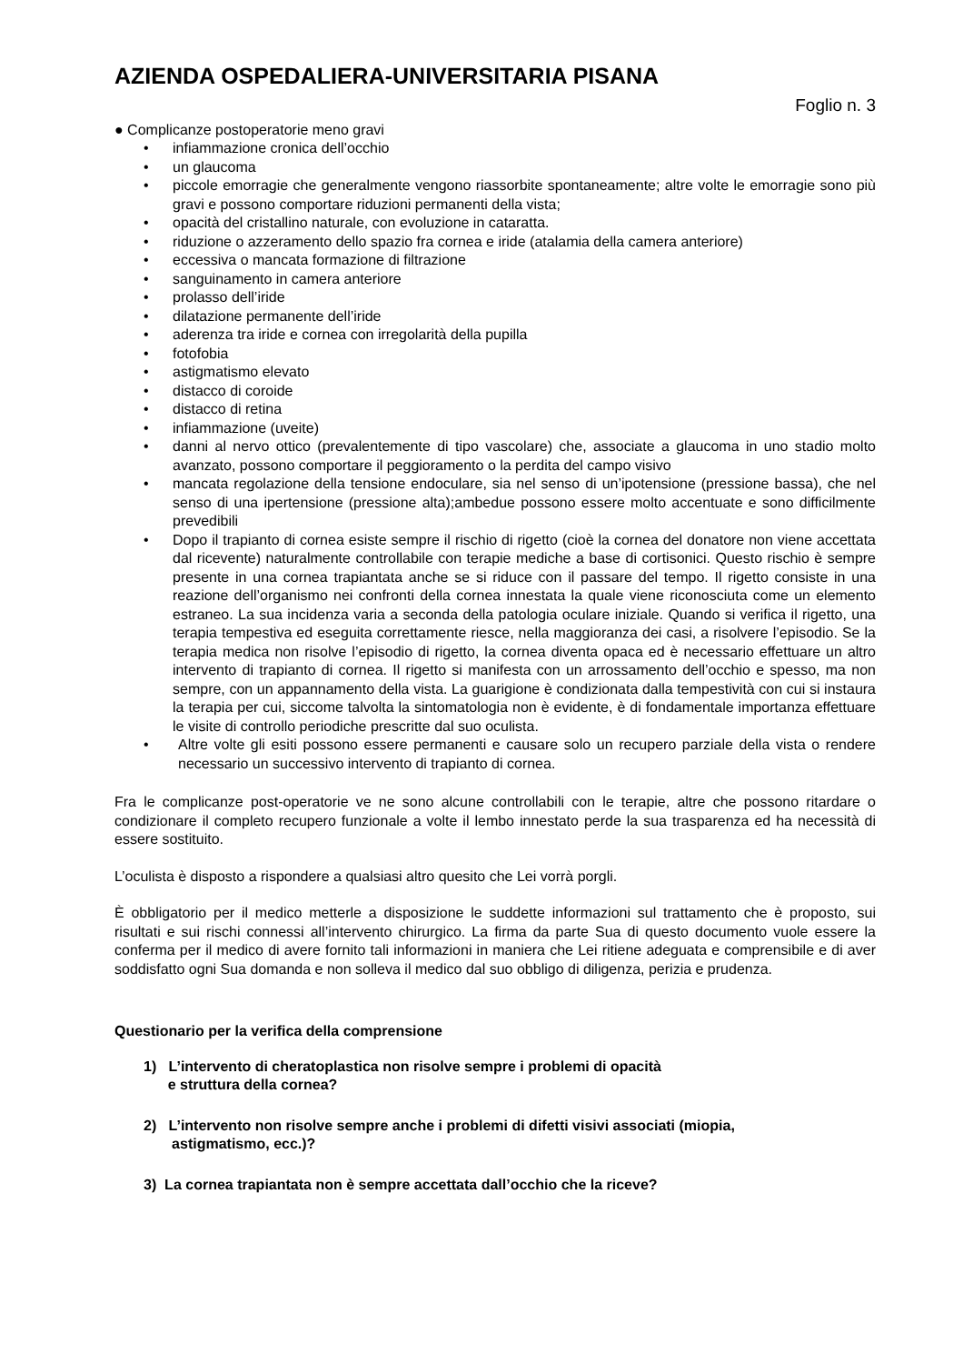AZIENDA OSPEDALIERA-UNIVERSITARIA PISANA
Foglio n. 3
● Complicanze postoperatorie meno gravi
• infiammazione cronica dell’occhio
• un glaucoma
• piccole emorragie che generalmente vengono riassorbite spontaneamente; altre volte le emorragie sono più gravi e possono comportare riduzioni permanenti della vista;
• opacità del cristallino naturale, con evoluzione in cataratta.
• riduzione o azzeramento dello spazio fra cornea e iride (atalamia della camera anteriore)
• eccessiva o mancata formazione di filtrazione
• sanguinamento in camera anteriore
• prolasso dell’iride
• dilatazione permanente dell’iride
• aderenza tra iride e cornea con irregolarità della pupilla
• fotofobia
• astigmatismo elevato
• distacco di coroide
• distacco di retina
• infiammazione (uveite)
• danni al nervo ottico (prevalentemente di tipo vascolare) che, associate a glaucoma in uno stadio molto avanzato, possono comportare il peggioramento o la perdita del campo visivo
• mancata regolazione della tensione endoculare, sia nel senso di un’ipotensione (pressione bassa), che nel senso di una ipertensione (pressione alta);ambedue possono essere molto accentuate e sono difficilmente prevedibili
• Dopo il trapianto di cornea esiste sempre il rischio di rigetto (cioè la cornea del donatore non viene accettata dal ricevente) naturalmente controllabile con terapie mediche a base di cortisonici. Questo rischio è sempre presente in una cornea trapiantata anche se si riduce con il passare del tempo. Il rigetto consiste in una reazione dell’organismo nei confronti della cornea innestata la quale viene riconosciuta come un elemento estraneo. La sua incidenza varia a seconda della patologia oculare iniziale. Quando si verifica il rigetto, una terapia tempestiva ed eseguita correttamente riesce, nella maggioranza dei casi, a risolvere l’episodio. Se la terapia medica non risolve l’episodio di rigetto, la cornea diventa opaca ed è necessario effettuare un altro intervento di trapianto di cornea. Il rigetto si manifesta con un arrossamento dell’occhio e spesso, ma non sempre, con un appannamento della vista. La guarigione è condizionata dalla tempestività con cui si instaura la terapia per cui, siccome talvolta la sintomatologia non è evidente, è di fondamentale importanza effettuare le visite di controllo periodiche prescritte dal suo oculista.
• Altre volte gli esiti possono essere permanenti e causare solo un recupero parziale della vista o rendere necessario un successivo intervento di trapianto di cornea.
Fra le complicanze post-operatorie ve ne sono alcune controllabili con le terapie, altre che possono ritardare o condizionare il completo recupero funzionale a volte il lembo innestato perde la sua trasparenza ed ha necessità di essere sostituito.
L’oculista è disposto a rispondere a qualsiasi altro quesito che Lei vorrà porgli.
È obbligatorio per il medico metterle a disposizione le suddette informazioni sul trattamento che è proposto, sui risultati e sui rischi connessi all’intervento chirurgico. La firma da parte Sua di questo documento vuole essere la conferma per il medico di avere fornito tali informazioni in maniera che Lei ritiene adeguata e comprensibile e di aver soddisfatto ogni Sua domanda e non solleva il medico dal suo obbligo di diligenza, perizia e prudenza.
Questionario per la verifica della comprensione
1) L’intervento di cheratoplastica non risolve sempre i problemi di opacità
e struttura della cornea?
2) L’intervento non risolve sempre anche i problemi di difetti visivi associati (miopia,
astigmatismo, ecc.)?
3) La cornea trapiantata non è sempre accettata dall’occhio che la riceve?